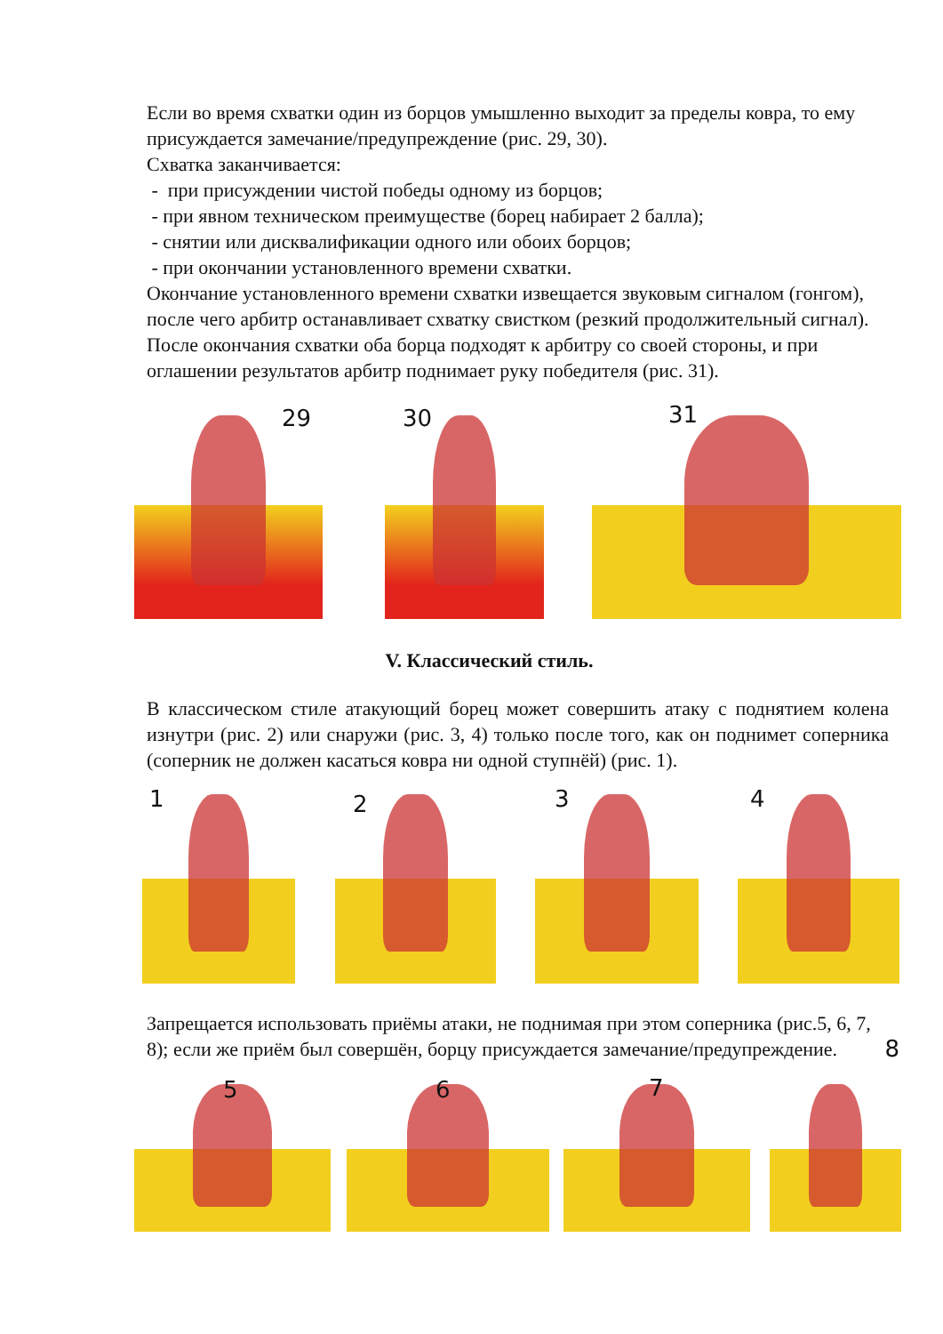Если во время схватки один из борцов умышленно выходит за пределы ковра, то ему присуждается замечание/предупреждение (рис. 29, 30).
Схватка заканчивается:
- при присуждении чистой победы одному из борцов;
- при явном техническом преимуществе (борец набирает 2 балла);
- снятии или дисквалификации одного или обоих борцов;
- при окончании установленного времени схватки.
Окончание установленного времени схватки извещается звуковым сигналом (гонгом), после чего арбитр останавливает схватку свистком (резкий продолжительный сигнал). После окончания схватки оба борца подходят к арбитру со своей стороны, и при оглашении результатов арбитр поднимает руку победителя (рис. 31).
29
30
31
V. Классический стиль.
В классическом стиле атакующий борец может совершить атаку с поднятием колена изнутри (рис. 2) или снаружи (рис. 3, 4) только после того, как он поднимет соперника (соперник не должен касаться ковра ни одной ступнёй) (рис. 1).
1
2
3
4
Запрещается использовать приёмы атаки, не поднимая при этом соперника (рис.5, 6, 7, 8); если же приём был совершён, борцу присуждается замечание/предупреждение. 8
5
6
7